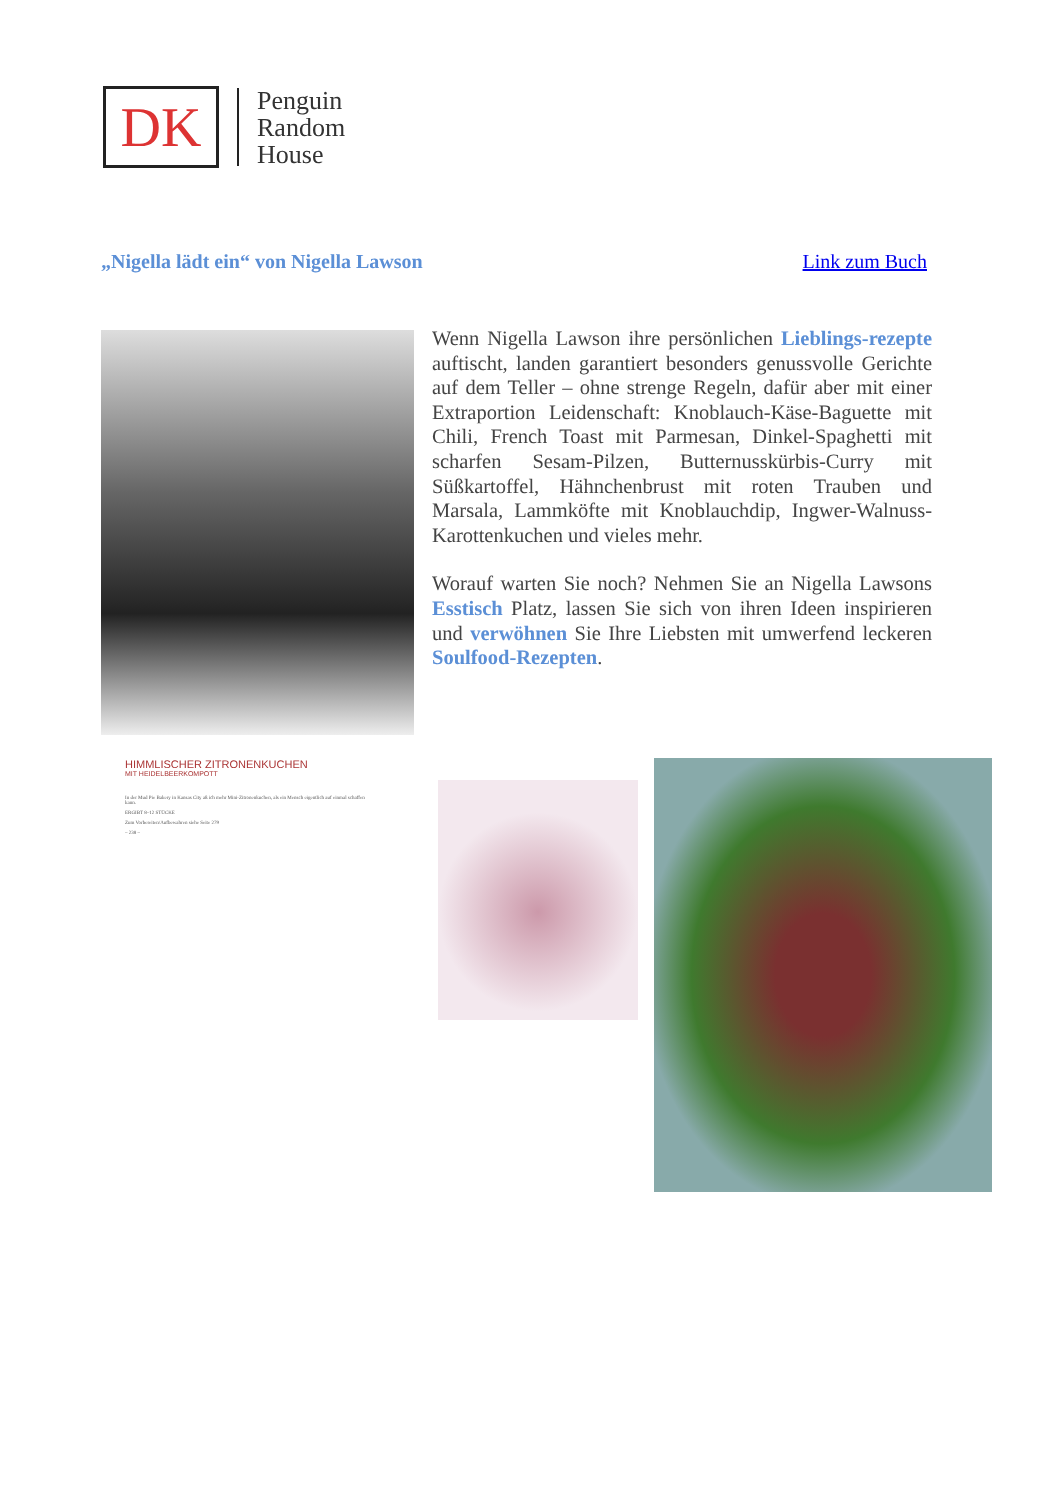DK
Penguin
Random
House
„Nigella lädt ein“ von Nigella Lawson Link zum Buch
Wenn Nigella Lawson ihre persönlichen Lieblings-rezepte auftischt, landen garantiert besonders genussvolle Gerichte auf dem Teller – ohne strenge Regeln, dafür aber mit einer Extraportion Leidenschaft: Knoblauch-Käse-Baguette mit Chili, French Toast mit Parmesan, Dinkel-Spaghetti mit scharfen Sesam-Pilzen, Butternusskürbis-Curry mit Süßkartoffel, Hähnchenbrust mit roten Trauben und Marsala, Lammköfte mit Knoblauchdip, Ingwer-Walnuss-Karottenkuchen und vieles mehr.
Worauf warten Sie noch? Nehmen Sie an Nigella Lawsons Esstisch Platz, lassen Sie sich von ihren Ideen inspirieren und verwöhnen Sie Ihre Liebsten mit umwerfend leckeren Soulfood-Rezepten.
HIMMLISCHER ZITRONENKUCHEN
MIT HEIDELBEERKOMPOTT
In der Mud Pie Bakery in Kansas City aß ich mehr Mini-Zitronenkuchen, als ein Mensch eigentlich auf einmal schaffen kann.
ERGIBT 8–12 STÜCKE
Zum Vorbereiten/Aufbewahren siehe Seite 279
– 238 –